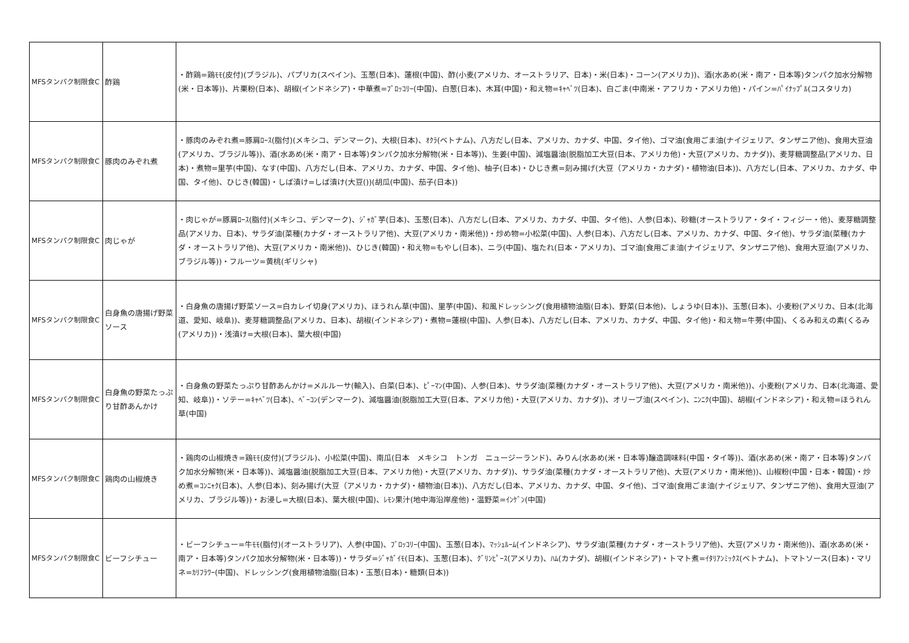| MFSタンパク制限食C | 酢鶏 | ・酢鶏=鶏ﾓﾓ(皮付)(ブラジル)、パプリカ(スペイン)、玉葱(日本)、蓮根(中国)、酢(小麦(アメリカ、オーストラリア、日本)・米(日本)・コーン(アメリカ))、酒(水あめ(米・南ア・日本等)タンパク加水分解物(米・日本等))、片栗粉(日本)、胡椒(インドネシア)・中華煮=ﾌﾞﾛｯｺﾘｰ(中国)、白葱(日本)、木耳(中国)・和え物=ｷｬﾍﾞﾂ(日本)、白ごま(中南米・アフリカ・アメリカ他)・パイン=ﾊﾟｲﾅｯﾌﾟﾙ(コスタリカ) |
| MFSタンパク制限食C | 豚肉のみぞれ煮 | ・豚肉のみぞれ煮=豚肩ﾛｰｽ(脂付)(メキシコ、デンマーク)、大根(日本)、ｵｸﾗ(ベトナム)、八方だし(日本、アメリカ、カナダ、中国、タイ他)、ゴマ油(食用ごま油(ナイジェリア、タンザニア他)、食用大豆油(アメリカ、ブラジル等))、酒(水あめ(米・南ア・日本等)タンパク加水分解物(米・日本等))、生姜(中国)、減塩醤油(脱脂加工大豆(日本、アメリカ他)・大豆(アメリカ、カナダ))、麦芽糖調整品(アメリカ、日本)・煮物=里芋(中国)、なす(中国)、八方だし(日本、アメリカ、カナダ、中国、タイ他)、柚子(日本)・ひじき煮=刻み揚げ(大豆（アメリカ・カナダ)・植物油(日本))、八方だし(日本、アメリカ、カナダ、中国、タイ他)、ひじき(韓国)・しば漬け=しば漬け(大豆())(胡瓜(中国)、茄子(日本)) |
| MFSタンパク制限食C | 肉じゃが | ・肉じゃが=豚肩ﾛｰｽ(脂付)(メキシコ、デンマーク)、ｼﾞｬｶﾞ芋(日本)、玉葱(日本)、八方だし(日本、アメリカ、カナダ、中国、タイ他)、人参(日本)、砂糖(オーストラリア・タイ・フィジー・他)、麦芽糖調整品(アメリカ、日本)、サラダ油(菜種(カナダ・オーストラリア他)、大豆(アメリカ・南米他))・炒め物=小松菜(中国)、人参(日本)、八方だし(日本、アメリカ、カナダ、中国、タイ他)、サラダ油(菜種(カナダ・オーストラリア他)、大豆(アメリカ・南米他))、ひじき(韓国)・和え物=もやし(日本)、ニラ(中国)、塩たれ(日本・アメリカ)、ゴマ油(食用ごま油(ナイジェリア、タンザニア他)、食用大豆油(アメリカ、ブラジル等))・フルーツ=黄桃(ギリシャ) |
| MFSタンパク制限食C | 白身魚の唐揚げ野菜ソース | ・白身魚の唐揚げ野菜ソース=白カレイ切身(アメリカ)、ほうれん草(中国)、里芋(中国)、和風ドレッシング(食用植物油脂(日本)、野菜(日本他)、しょうゆ(日本))、玉葱(日本)、小麦粉(アメリカ、日本(北海道、愛知、岐阜))、麦芽糖調整品(アメリカ、日本)、胡椒(インドネシア)・煮物=蓮根(中国)、人参(日本)、八方だし(日本、アメリカ、カナダ、中国、タイ他)・和え物=牛蒡(中国)、くるみ和えの素(くるみ(アメリカ))・浅漬け=大根(日本)、葉大根(中国) |
| MFSタンパク制限食C | 白身魚の野菜たっぷり甘酢あんかけ | ・白身魚の野菜たっぷり甘酢あんかけ=メルルーサ(輸入)、白菜(日本)、ﾋﾟｰﾏﾝ(中国)、人参(日本)、サラダ油(菜種(カナダ・オーストラリア他)、大豆(アメリカ・南米他))、小麦粉(アメリカ、日本(北海道、愛知、岐阜))・ソテー=ｷｬﾍﾞﾂ(日本)、ﾍﾞｰｺﾝ(デンマーク)、減塩醤油(脱脂加工大豆(日本、アメリカ他)・大豆(アメリカ、カナダ))、オリーブ油(スペイン)、ﾆﾝﾆｸ(中国)、胡椒(インドネシア)・和え物=ほうれん草(中国) |
| MFSタンパク制限食C | 鶏肉の山椒焼き | ・鶏肉の山椒焼き=鶏ﾓﾓ(皮付)(ブラジル)、小松菜(中国)、南瓜(日本 メキシコ トンガ ニュージーランド)、みりん(水あめ(米・日本等)醸造調味料(中国・タイ等))、酒(水あめ(米・南ア・日本等)タンパク加水分解物(米・日本等))、減塩醤油(脱脂加工大豆(日本、アメリカ他)・大豆(アメリカ、カナダ))、サラダ油(菜種(カナダ・オーストラリア他)、大豆(アメリカ・南米他))、山椒粉(中国・日本・韓国)・炒め煮=ｺﾝﾆｬｸ(日本)、人参(日本)、刻み揚げ(大豆（アメリカ・カナダ)・植物油(日本))、八方だし(日本、アメリカ、カナダ、中国、タイ他)、ゴマ油(食用ごま油(ナイジェリア、タンザニア他)、食用大豆油(アメリカ、ブラジル等))・お浸し=大根(日本)、葉大根(中国)、ﾚﾓﾝ果汁(地中海沿岸産他)・温野菜=ｲﾝｹﾞﾝ(中国) |
| MFSタンパク制限食C | ビーフシチュー | ・ビーフシチュー=牛ﾓﾓ(脂付)(オーストラリア)、人参(中国)、ﾌﾞﾛｯｺﾘｰ(中国)、玉葱(日本)、ﾏｯｼｭﾙｰﾑ(インドネシア)、サラダ油(菜種(カナダ・オーストラリア他)、大豆(アメリカ・南米他))、酒(水あめ(米・南ア・日本等)タンパク加水分解物(米・日本等))・サラダ=ｼﾞｬｶﾞｲﾓ(日本)、玉葱(日本)、ｸﾞﾘﾝﾋﾟｰｽ(アメリカ)、ﾊﾑ(カナダ)、胡椒(インドネシア)・トマト煮=ｲﾀﾘｱﾝﾐｯｸｽ(ベトナム)、トマトソース(日本)・マリネ=ｶﾘﾌﾗﾜｰ(中国)、ドレッシング(食用植物油脂(日本)・玉葱(日本)・糖類(日本)) |